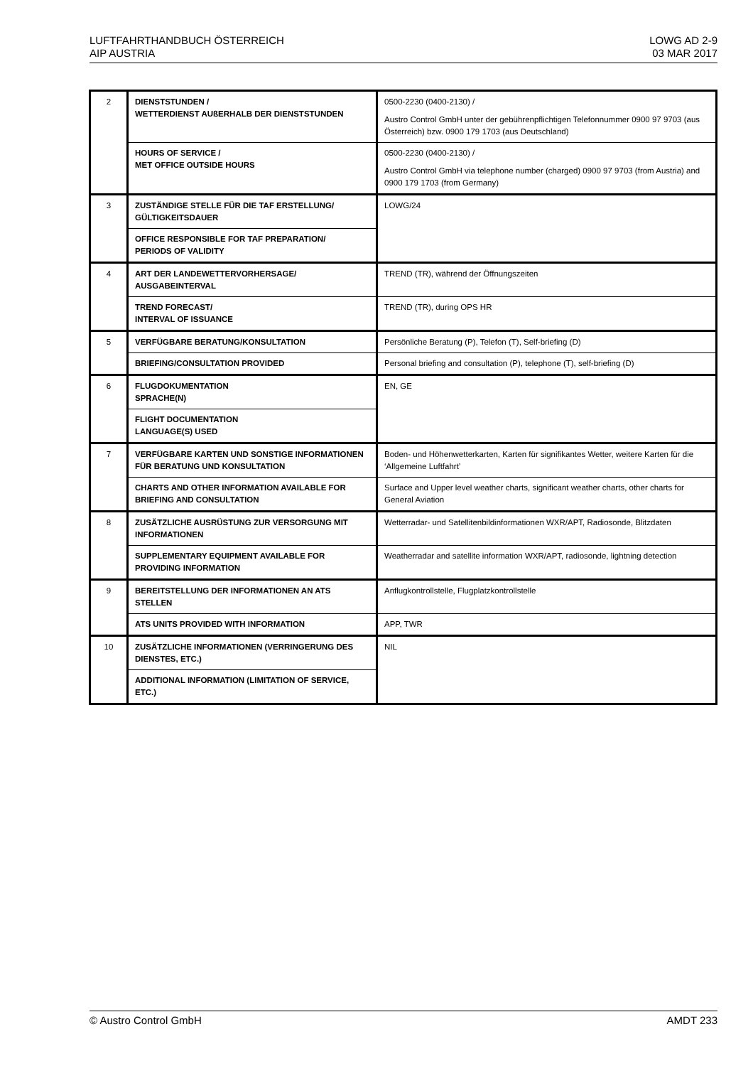LUFTFAHRTHANDBUCH ÖSTERREICH
AIP AUSTRIA
LOWG AD 2-9
03 MAR 2017
| 2 | DIENSTSTUNDEN / WETTERDIENST AUßERHALB DER DIENSTSTUNDEN | 0500-2230 (0400-2130) / Austro Control GmbH unter der gebührenpflichtigen Telefonnummer 0900 97 9703 (aus Österreich) bzw. 0900 179 1703 (aus Deutschland) |
| | HOURS OF SERVICE / MET OFFICE OUTSIDE HOURS | 0500-2230 (0400-2130) / Austro Control GmbH via telephone number (charged) 0900 97 9703 (from Austria) and 0900 179 1703 (from Germany) |
| 3 | ZUSTÄNDIGE STELLE FÜR DIE TAF ERSTELLUNG/ GÜLTIGKEITSDAUER | LOWG/24 |
| | OFFICE RESPONSIBLE FOR TAF PREPARATION/ PERIODS OF VALIDITY | |
| 4 | ART DER LANDEWETTERVORHERSAGE/ AUSGABEINTERVAL | TREND (TR), während der Öffnungszeiten |
| | TREND FORECAST/ INTERVAL OF ISSUANCE | TREND (TR), during OPS HR |
| 5 | VERFÜGBARE BERATUNG/KONSULTATION | Persönliche Beratung (P), Telefon (T), Self-briefing (D) |
| | BRIEFING/CONSULTATION PROVIDED | Personal briefing and consultation (P), telephone (T), self-briefing (D) |
| 6 | FLUGDOKUMENTATION SPRACHE(N) | EN, GE |
| | FLIGHT DOCUMENTATION LANGUAGE(S) USED | |
| 7 | VERFÜGBARE KARTEN UND SONSTIGE INFORMATIONEN FÜR BERATUNG UND KONSULTATION | Boden- und Höhenwetterkarten, Karten für signifikantes Wetter, weitere Karten für die ‘Allgemeine Luftfahrt’ |
| | CHARTS AND OTHER INFORMATION AVAILABLE FOR BRIEFING AND CONSULTATION | Surface and Upper level weather charts, significant weather charts, other charts for General Aviation |
| 8 | ZUSÄTZLICHE AUSRÜSTUNG ZUR VERSORGUNG MIT INFORMATIONEN | Wetterradar- und Satellitenbildinformationen WXR/APT, Radiosonde, Blitzdaten |
| | SUPPLEMENTARY EQUIPMENT AVAILABLE FOR PROVIDING INFORMATION | Weatherradar and satellite information WXR/APT, radiosonde, lightning detection |
| 9 | BEREITSTELLUNG DER INFORMATIONEN AN ATS STELLEN | Anflugkontrollstelle, Flugplatzkontrollstelle |
| | ATS UNITS PROVIDED WITH INFORMATION | APP, TWR |
| 10 | ZUSÄTZLICHE INFORMATIONEN (VERRINGERUNG DES DIENSTES, ETC.) | NIL |
| | ADDITIONAL INFORMATION (LIMITATION OF SERVICE, ETC.) | |
© Austro Control GmbH AMDT 233